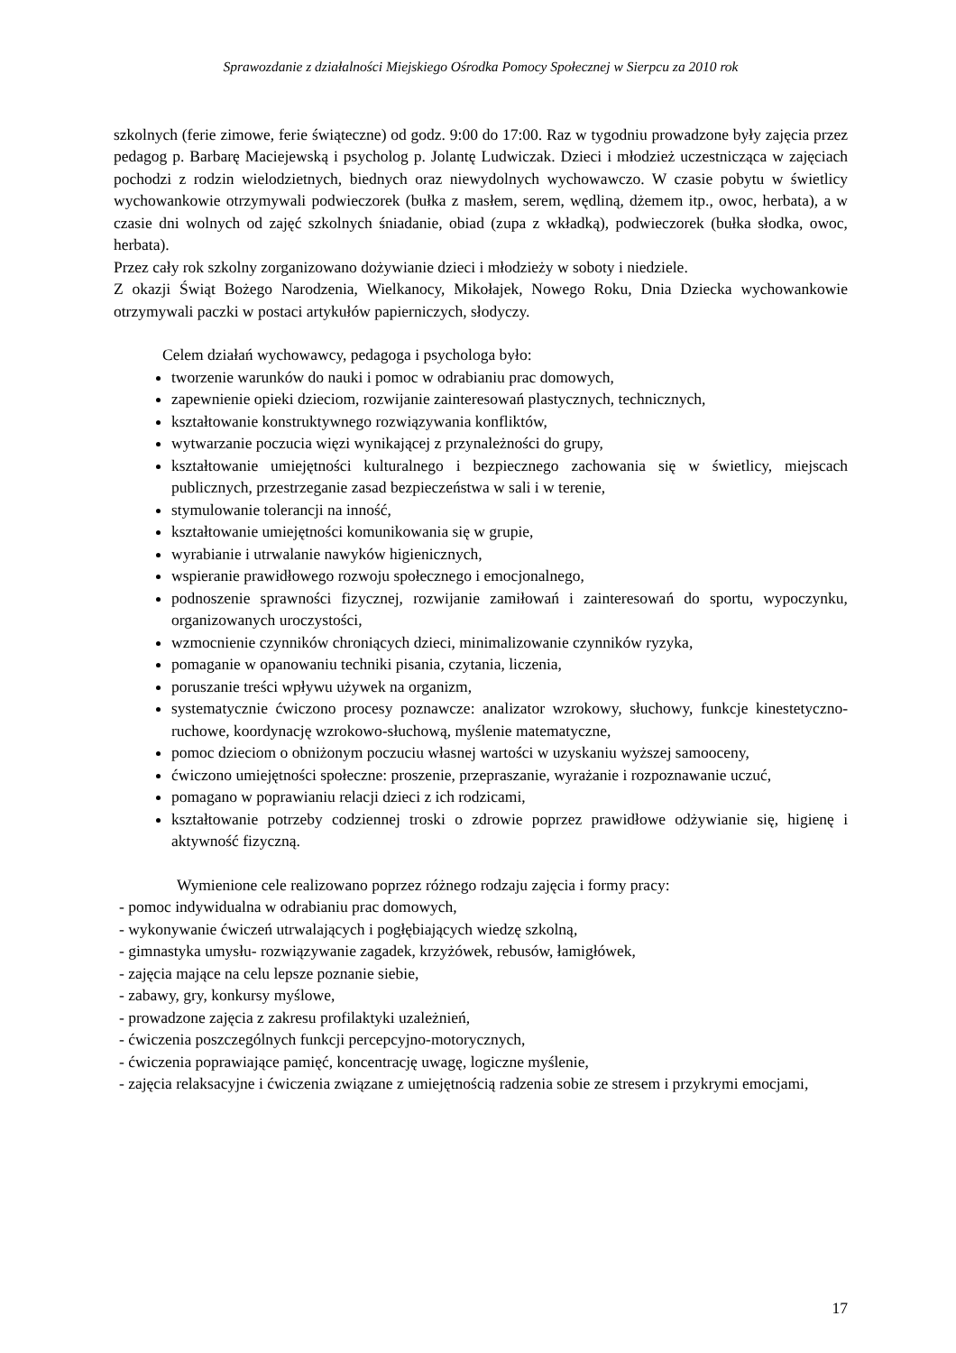Sprawozdanie z działalności Miejskiego Ośrodka Pomocy Społecznej w Sierpcu za 2010 rok
szkolnych (ferie zimowe, ferie świąteczne) od godz. 9:00 do 17:00. Raz w tygodniu prowadzone były zajęcia przez pedagog p. Barbarę Maciejewską i psycholog p. Jolantę Ludwiczak. Dzieci i młodzież uczestnicząca w zajęciach pochodzi z rodzin wielodzietnych, biednych oraz niewydolnych wychowawczo. W czasie pobytu w świetlicy wychowankowie otrzymywali podwieczorek (bułka z masłem, serem, wędliną, dżemem itp., owoc, herbata), a w czasie dni wolnych od zajęć szkolnych śniadanie, obiad (zupa z wkładką), podwieczorek (bułka słodka, owoc, herbata).
Przez cały rok szkolny zorganizowano dożywianie dzieci i młodzieży w soboty i niedziele.
Z okazji Świąt Bożego Narodzenia, Wielkanocy, Mikołajek, Nowego Roku, Dnia Dziecka wychowankowie otrzymywali paczki w postaci artykułów papierniczych, słodyczy.
Celem działań wychowawcy, pedagoga i psychologa było:
tworzenie warunków do nauki i pomoc w odrabianiu prac domowych,
zapewnienie opieki dzieciom, rozwijanie zainteresowań plastycznych, technicznych,
kształtowanie konstruktywnego rozwiązywania konfliktów,
wytwarzanie poczucia więzi wynikającej z przynależności do grupy,
kształtowanie umiejętności kulturalnego i bezpiecznego zachowania się w świetlicy, miejscach publicznych, przestrzeganie zasad bezpieczeństwa w sali i w terenie,
stymulowanie tolerancji na inność,
kształtowanie umiejętności komunikowania się w grupie,
wyrabianie i utrwalanie nawyków higienicznych,
wspieranie prawidłowego rozwoju społecznego i emocjonalnego,
podnoszenie sprawności fizycznej, rozwijanie zamiłowań i zainteresowań do sportu, wypoczynku, organizowanych uroczystości,
wzmocnienie czynników chroniących dzieci, minimalizowanie czynników ryzyka,
pomaganie w opanowaniu techniki pisania, czytania, liczenia,
poruszanie treści wpływu używek na organizm,
systematycznie ćwiczono procesy poznawcze: analizator wzrokowy, słuchowy, funkcje kinestetyczno-ruchowe, koordynację wzrokowo-słuchową, myślenie matematyczne,
pomoc dzieciom o obniżonym poczuciu własnej wartości w uzyskaniu wyższej samooceny,
ćwiczono umiejętności społeczne: proszenie, przepraszanie, wyrażanie i rozpoznawanie uczuć,
pomagano w poprawianiu relacji dzieci z ich rodzicami,
kształtowanie potrzeby codziennej troski o zdrowie poprzez prawidłowe odżywianie się, higienę i aktywność fizyczną.
Wymienione cele realizowano poprzez różnego rodzaju zajęcia i formy pracy:
- pomoc indywidualna w odrabianiu prac domowych,
- wykonywanie ćwiczeń utrwalających i pogłębiających wiedzę szkolną,
- gimnastyka umysłu- rozwiązywanie zagadek, krzyżówek, rebusów, łamigłówek,
- zajęcia mające na celu lepsze poznanie siebie,
- zabawy, gry, konkursy myślowe,
- prowadzone zajęcia z zakresu profilaktyki uzależnień,
- ćwiczenia poszczególnych funkcji percepcyjno-motorycznych,
- ćwiczenia poprawiające pamięć, koncentrację uwagę, logiczne myślenie,
- zajęcia relaksacyjne i ćwiczenia związane z umiejętnością radzenia sobie ze stresem i przykrymi emocjami,
17